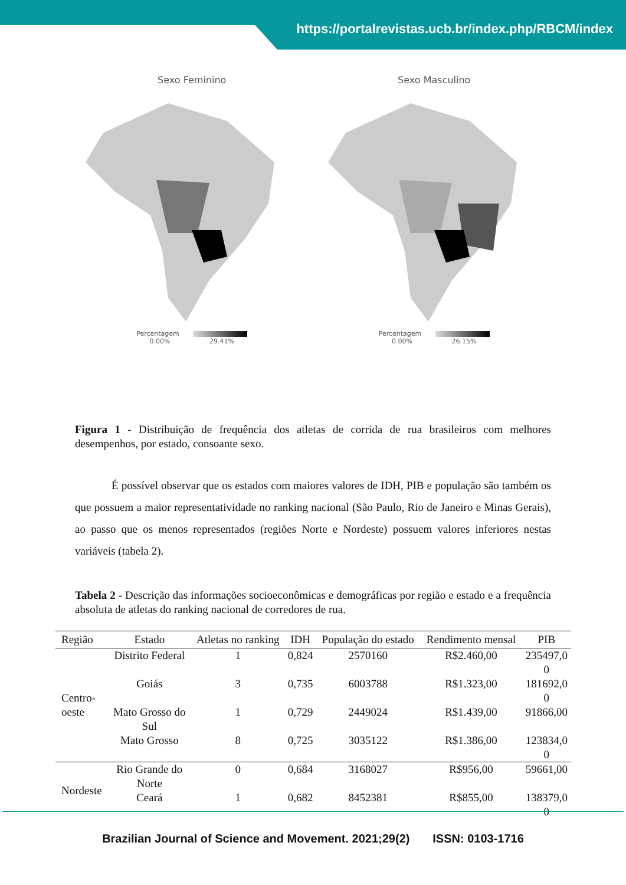https://portalrevistas.ucb.br/index.php/RBCM/index
Sexo Feminino
Percentagem
0.00% 29.41%
Sexo Masculino
Percentagem
0.00% 26.15%
Figura 1 - Distribuição de frequência dos atletas de corrida de rua brasileiros com melhores desempenhos, por estado, consoante sexo.
É possível observar que os estados com maiores valores de IDH, PIB e população são também os que possuem a maior representatividade no ranking nacional (São Paulo, Rio de Janeiro e Minas Gerais), ao passo que os menos representados (regiões Norte e Nordeste) possuem valores inferiores nestas variáveis (tabela 2).
Tabela 2 - Descrição das informações socioeconômicas e demográficas por região e estado e a frequência absoluta de atletas do ranking nacional de corredores de rua.
| Região | Estado | Atletas no ranking | IDH | População do estado | Rendimento mensal | PIB |
| --- | --- | --- | --- | --- | --- | --- |
| Centro- oeste | Distrito Federal | 1 | 0,824 | 2570160 | R$2.460,00 | 235497,0 0 |
| | Goiás | 3 | 0,735 | 6003788 | R$1.323,00 | 181692,0 0 |
| | Mato Grosso do Sul | 1 | 0,729 | 2449024 | R$1.439,00 | 91866,00 |
| | Mato Grosso | 8 | 0,725 | 3035122 | R$1.386,00 | 123834,0 0 |
| Nordeste | Rio Grande do Norte | 0 | 0,684 | 3168027 | R$956,00 | 59661,00 |
| | Ceará | 1 | 0,682 | 8452381 | R$855,00 | 138379,0 0 |
Brazilian Journal of Science and Movement. 2021;29(2) ISSN: 0103-1716